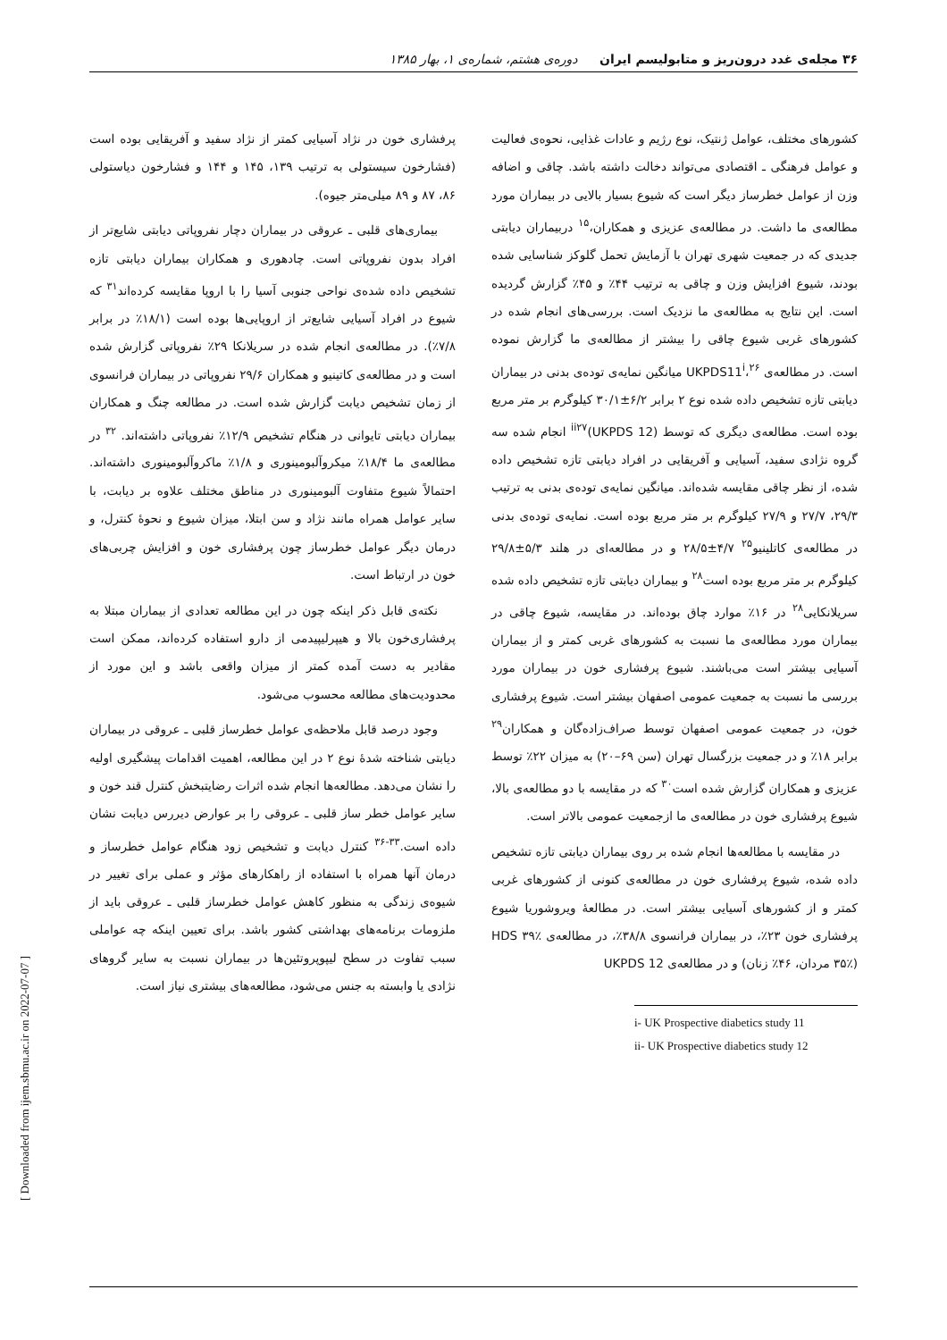۳۶ مجله‌ی غدد درون‌ریز و متابولیسم ایران دوره‌ی هشتم، شماره‌ی ۱، بهار ۱۳۸۵
کشورهای مختلف، عوامل ژنتیک، نوع رژیم و عادات غذایی، نحوه‌ی فعالیت و عوامل فرهنگی ـ اقتصادی می‌تواند دخالت داشته باشد. چاقی و اضافه وزن از عوامل خطرساز دیگر است که شیوع بسیار بالایی در بیماران مورد مطالعه‌ی ما داشت. در مطالعه‌ی عزیزی و همکاران،<sup>۱۵</sup> دربیماران دیابتی جدیدی که در جمعیت شهری تهران با آزمایش تحمل گلوکز شناسایی شده بودند، شیوع افزایش وزن و چاقی به ترتیب ۴۴٪ و ۴۵٪ گزارش گردیده است. این نتایج به مطالعه‌ی ما نزدیک است. بررسی‌های انجام شده در کشورهای غربی شیوع چاقی را بیشتر از مطالعه‌ی ما گزارش نموده است. در مطالعه‌ی UKPDS11<sup>i</sup>،<sup>۲۶</sup> میانگین نمایه‌ی توده‌ی بدنی در بیماران دیابتی تازه تشخیص داده شده نوع ۲ برابر ۶/۲±۳۰/۱ کیلوگرم بر متر مربع بوده است. مطالعه‌ی دیگری که توسط (UKPDS 12)<sup>ii</sup><sup>۲۷</sup> انجام شده سه گروه نژادی سفید، آسیایی و آفریقایی در افراد دیابتی تازه تشخیص داده شده، از نظر چاقی مقایسه شده‌اند. میانگین نمایه‌ی توده‌ی بدنی به ترتیب ۲۹/۳، ۲۷/۷ و ۲۷/۹ کیلوگرم بر متر مربع بوده است. نمایه‌ی توده‌ی بدنی در مطالعه‌ی کاتلینیو<sup>۲۵</sup> ۴/۷±۲۸/۵ و در مطالعه‌ای در هلند ۵/۳±۲۹/۸ کیلوگرم بر متر مربع بوده است<sup>۲۸</sup> و بیماران دیابتی تازه تشخیص داده شده سریلانکایی<sup>۲۸</sup> در ۱۶٪ موارد چاق بوده‌اند. در مقایسه، شیوع چاقی در بیماران مورد مطالعه‌ی ما نسبت به کشورهای غربی کمتر و از بیماران آسیایی بیشتر است می‌باشند. شیوع پرفشاری خون در بیماران مورد بررسی ما نسبت به جمعیت عمومی اصفهان بیشتر است. شیوع پرفشاری خون، در جمعیت عمومی اصفهان توسط صراف‌زاده‌گان و همکاران<sup>۲۹</sup> برابر ۱۸٪ و در جمعیت بزرگسال تهران (سن ۶۹–۲۰) به میزان ۲۲٪ توسط عزیزی و همکاران گزارش شده است<sup>۳۰</sup> که در مقایسه با دو مطالعه‌ی بالا، شیوع پرفشاری خون در مطالعه‌ی ما ازجمعیت عمومی بالاتر است.
در مقایسه با مطالعه‌ها انجام شده بر روی بیماران دیابتی تازه تشخیص داده شده، شیوع پرفشاری خون در مطالعه‌ی کنونی از کشورهای غربی کمتر و از کشورهای آسیایی بیشتر است. در مطالعهٔ ویروشوریا شیوع پرفشاری خون ۲۳٪، در بیماران فرانسوی ۳۸/۸٪، در مطالعه‌ی HDS ۳۹٪ (۳۵٪ مردان، ۴۶٪ زنان) و در مطالعه‌ی UKPDS 12
i- UK Prospective diabetics study 11
ii- UK Prospective diabetics study 12
پرفشاری خون در نژاد آسیایی کمتر از نژاد سفید و آفریقایی بوده است (فشارخون سیستولی به ترتیب ۱۳۹، ۱۴۵ و ۱۴۴ و فشارخون دیاستولی ۸۶، ۸۷ و ۸۹ میلی‌متر جیوه).
بیماری‌های قلبی ـ عروقی در بیماران دچار نفروپاتی دیابتی شایع‌تر از افراد بدون نفروپاتی است. چادهوری و همکاران بیماران دیابتی تازه تشخیص داده شده‌ی نواحی جنوبی آسیا را با اروپا مقایسه کرده‌اند<sup>۳۱</sup> که شیوع در افراد آسیایی شایع‌تر از اروپایی‌ها بوده است (۱۸/۱٪ در برابر ۷/۸٪). در مطالعه‌ی انجام شده در سریلانکا ۲۹٪ نفروپاتی گزارش شده است و در مطالعه‌ی کاتینیو و همکاران ۲۹/۶ نفروپاتی در بیماران فرانسوی از زمان تشخیص دیابت گزارش شده است. در مطالعه چنگ و همکاران بیماران دیابتی تایوانی در هنگام تشخیص ۱۲/۹٪ نفروپاتی داشته‌اند. <sup>۳۲</sup> در مطالعه‌ی ما ۱۸/۴٪ میکروآلبومینوری و ۱/۸٪ ماکروآلبومینوری داشته‌اند. احتمالاً شیوع متفاوت آلبومینوری در مناطق مختلف علاوه بر دیابت، با سایر عوامل همراه مانند نژاد و سن ابتلا، میزان شیوع و نحوهٔ کنترل، و درمان دیگر عوامل خطرساز چون پرفشاری خون و افزایش چربی‌های خون در ارتباط است.
نکته‌ی قابل ذکر اینکه چون در این مطالعه تعدادی از بیماران مبتلا به پرفشاری‌خون بالا و هیپرلیپیدمی از دارو استفاده کرده‌اند، ممکن است مقادیر به دست آمده کمتر از میزان واقعی باشد و این مورد از محدودیت‌های مطالعه محسوب می‌شود.
وجود درصد قابل ملاحظه‌ی عوامل خطرساز قلبی ـ عروقی در بیماران دیابتی شناخته شدهٔ نوع ۲ در این مطالعه، اهمیت اقدامات پیشگیری اولیه را نشان می‌دهد. مطالعه‌ها انجام شده اثرات رضایتبخش کنترل قند خون و سایر عوامل خطر ساز قلبی ـ عروقی را بر عوارض دیررس دیابت نشان داده است.<sup>۳۳-۳۶</sup> کنترل دیابت و تشخیص زود هنگام عوامل خطرساز و درمان آنها همراه با استفاده از راهکارهای مؤثر و عملی برای تغییر در شیوه‌ی زندگی به منظور کاهش عوامل خطرساز قلبی ـ عروقی باید از ملزومات برنامه‌های بهداشتی کشور باشد. برای تعیین اینکه چه عواملی سبب تفاوت در سطح لیپوپروتئین‌ها در بیماران نسبت به سایر گروهای نژادی یا وابسته به جنس می‌شود، مطالعه‌های بیشتری نیاز است.
[ Downloaded from ijem.sbmu.ac.ir on 2022-07-07 ]